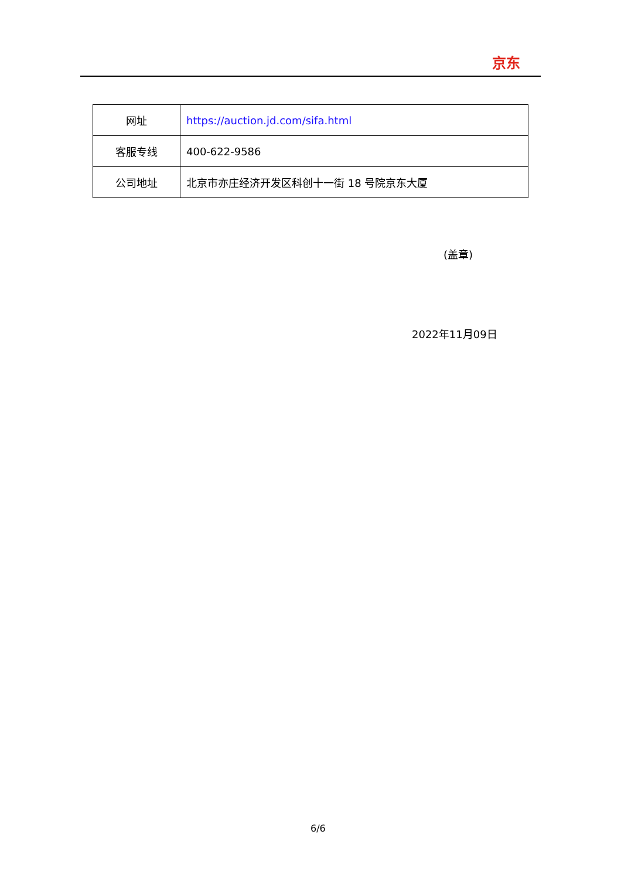京东
| 网址 | https://auction.jd.com/sifa.html |
| 客服专线 | 400-622-9586 |
| 公司地址 | 北京市亦庄经济开发区科创十一街 18 号院京东大厦 |
(盖章)
2022年11月09日
6/6